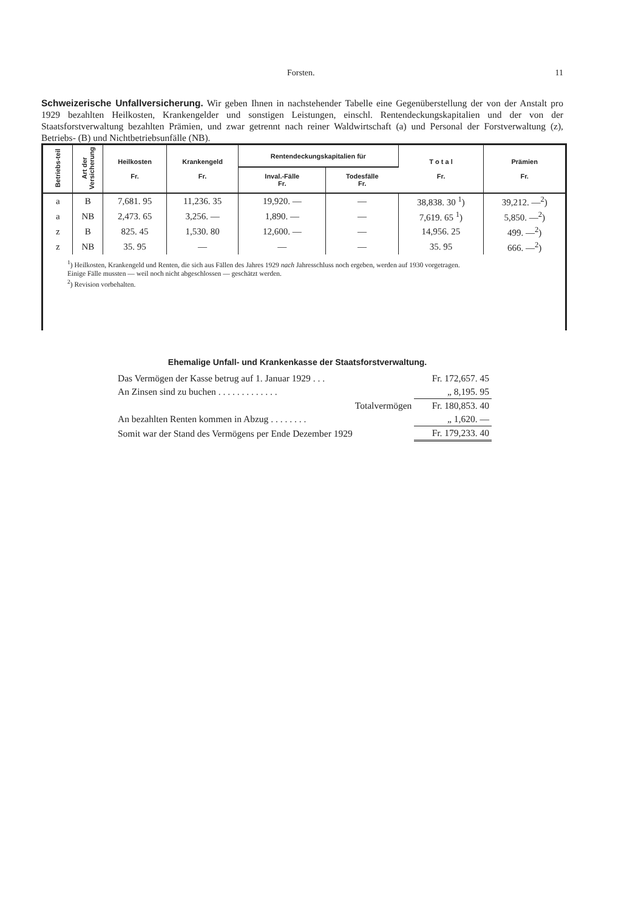Forsten. 11
Schweizerische Unfallversicherung. Wir geben Ihnen in nachstehender Tabelle eine Gegenüberstellung der von der Anstalt pro 1929 bezahlten Heilkosten, Krankengelder und sonstigen Leistungen, einschl. Rentendeckungs­kapitalien und der von der Staatsforstverwaltung bezahlten Prämien, und zwar getrennt nach reiner Wald­wirtschaft (a) und Personal der Forstverwaltung (z), Betriebs- (B) und Nichtbetriebsunfälle (NB).
| Betriebs-teil | Art der Versicherung | Heilkosten Fr. | Krankengeld Fr. | Rentendeckungskapitalien für | | T o t a l Fr. | Prämien Fr. |
| --- | --- | --- | --- | --- | --- | --- | --- |
| | | | | Inval.-Fälle Fr. | Todesfälle Fr. | | |
| a | B | 7,681. 95 | 11,236. 35 | 19,920. — | — | 38,838. 30 <sup>1</sup>) | 39,212. —<sup>2</sup>) |
| a | NB | 2,473. 65 | 3,256. — | 1,890. — | — | 7,619. 65 <sup>1</sup>) | 5,850. —<sup>2</sup>) |
| z | B | 825. 45 | 1,530. 80 | 12,600. — | — | 14,956. 25 | 499. —<sup>2</sup>) |
| z | NB | 35. 95 | — | — | — | 35. 95 | 666. —<sup>2</sup>) |
<sup>1</sup>) Heilkosten, Krankengeld und Renten, die sich aus Fällen des Jahres 1929 nach Jahresschluss noch ergeben, werden auf 1930 vorgetragen.
Einige Fälle mussten — weil noch nicht abgeschlossen — geschätzt werden.
<sup>2</sup>) Revision vorbehalten.
Ehemalige Unfall- und Krankenkasse der Staatsforstverwaltung.
| Das Vermögen der Kasse betrug auf 1. Januar 1929 . . . | Fr. 172,657. 45 |
| An Zinsen sind zu buchen . . . . . . . . . . . . . | „ 8,195. 95 |
| Totalvermögen | Fr. 180,853. 40 |
| An bezahlten Renten kommen in Abzug . . . . . . . . | „ 1,620. — |
| Somit war der Stand des Vermögens per Ende Dezember 1929 | Fr. 179,233. 40 |